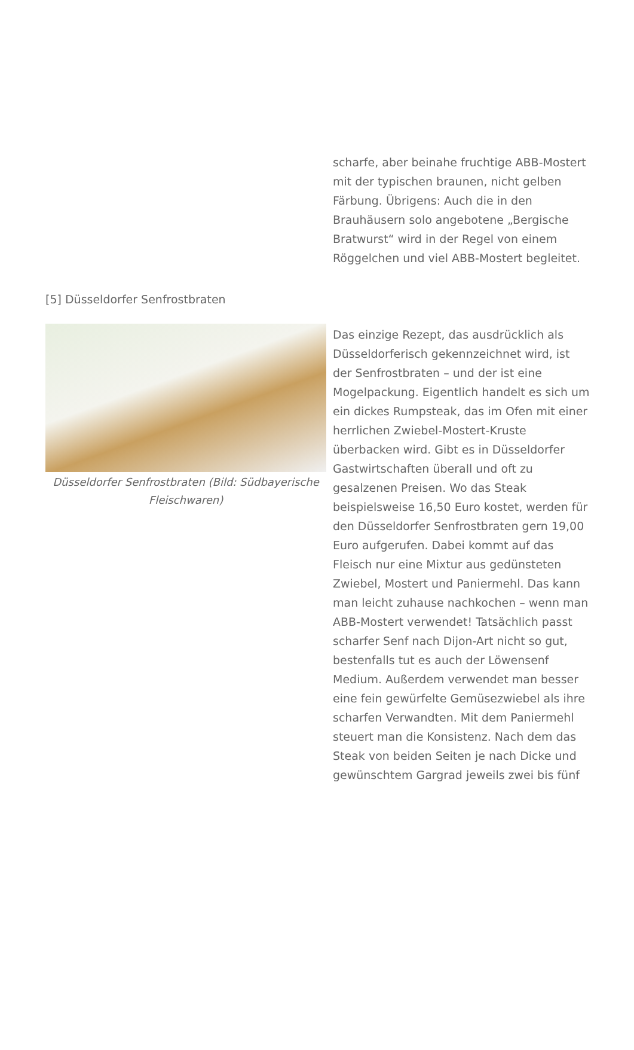scharfe, aber beinahe fruchtige ABB-Mostert mit der typischen braunen, nicht gelben Färbung. Übrigens: Auch die in den Brauhäusern solo angebotene „Bergische Bratwurst“ wird in der Regel von einem Röggelchen und viel ABB-Mostert begleitet.
[5] Düsseldorfer Senfrostbraten
Düsseldorfer Senfrostbraten (Bild: Südbayerische Fleischwaren)
Das einzige Rezept, das ausdrücklich als Düsseldorferisch gekennzeichnet wird, ist der Senfrostbraten – und der ist eine Mogelpackung. Eigentlich handelt es sich um ein dickes Rumpsteak, das im Ofen mit einer herrlichen Zwiebel-Mostert-Kruste überbacken wird. Gibt es in Düsseldorfer Gastwirtschaften überall und oft zu gesalzenen Preisen. Wo das Steak beispielsweise 16,50 Euro kostet, werden für den Düsseldorfer Senfrostbraten gern 19,00 Euro aufgerufen. Dabei kommt auf das Fleisch nur eine Mixtur aus gedünsteten Zwiebel, Mostert und Paniermehl. Das kann man leicht zuhause nachkochen – wenn man ABB-Mostert verwendet! Tatsächlich passt scharfer Senf nach Dijon-Art nicht so gut, bestenfalls tut es auch der Löwensenf Medium. Außerdem verwendet man besser eine fein gewürfelte Gemüsezwiebel als ihre scharfen Verwandten. Mit dem Paniermehl steuert man die Konsistenz. Nach dem das Steak von beiden Seiten je nach Dicke und gewünschtem Gargrad jeweils zwei bis fünf